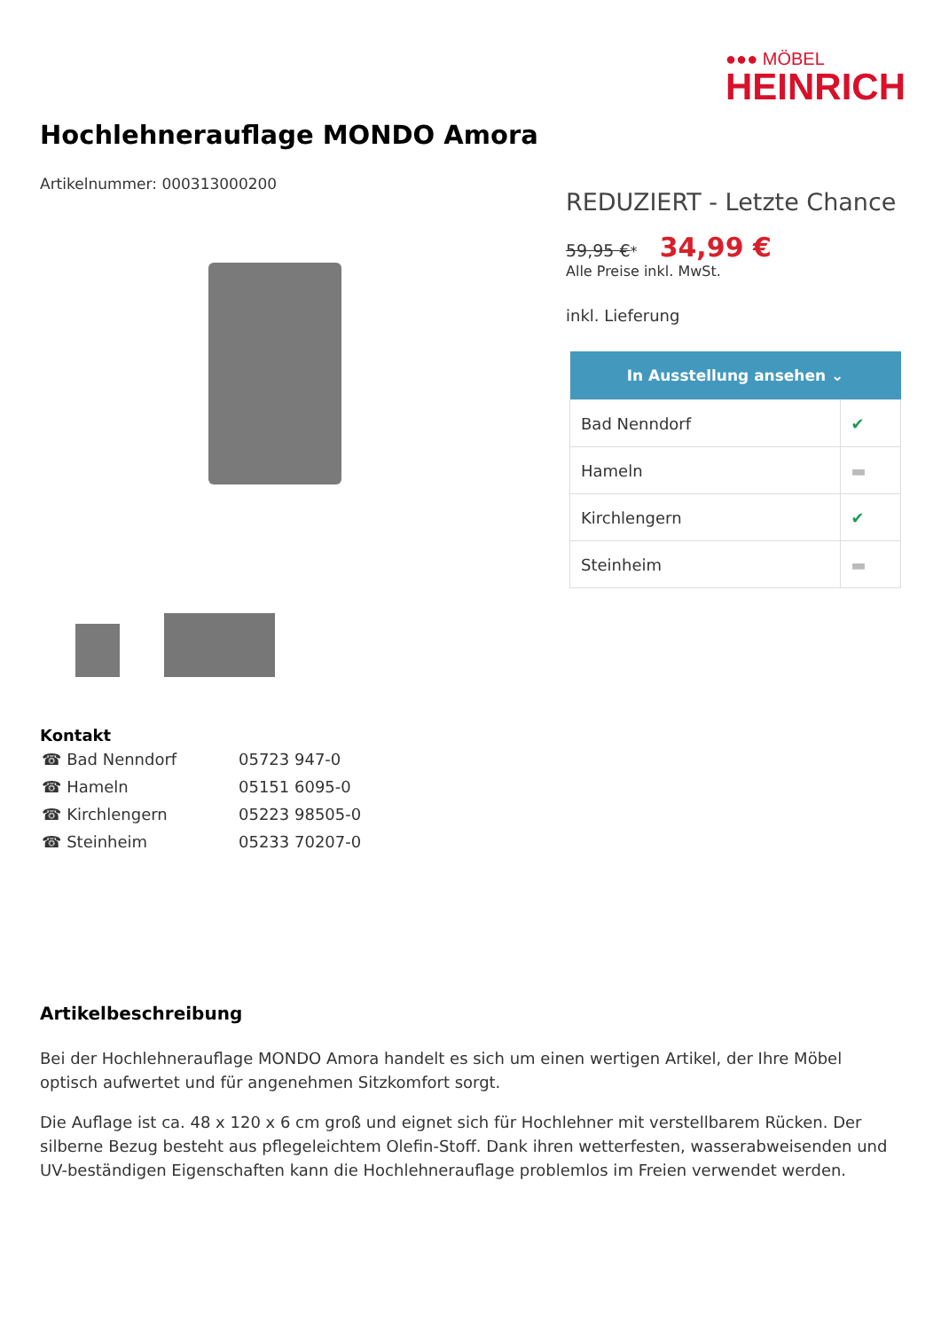●●● MÖBEL
HEINRICH
Hochlehnerauflage MONDO Amora
Artikelnummer: 000313000200
Kontakt
| ☎ Bad Nenndorf | 05723 947-0 |
| ☎ Hameln | 05151 6095-0 |
| ☎ Kirchlengern | 05223 98505-0 |
| ☎ Steinheim | 05233 70207-0 |
REDUZIERT - Letzte Chance
59,95 €* 34,99 €
Alle Preise inkl. MwSt.
inkl. Lieferung
| In Ausstellung ansehen ⌄ | |
| --- | --- |
| Bad Nenndorf | ✔ |
| Hameln | ▬ |
| Kirchlengern | ✔ |
| Steinheim | ▬ |
Artikelbeschreibung
Bei der Hochlehnerauflage MONDO Amora handelt es sich um einen wertigen Artikel, der Ihre Möbel optisch aufwertet und für angenehmen Sitzkomfort sorgt.
Die Auflage ist ca. 48 x 120 x 6 cm groß und eignet sich für Hochlehner mit verstellbarem Rücken. Der silberne Bezug besteht aus pflegeleichtem Olefin-Stoff. Dank ihren wetterfesten, wasserabweisenden und UV-beständigen Eigenschaften kann die Hochlehnerauflage problemlos im Freien verwendet werden.